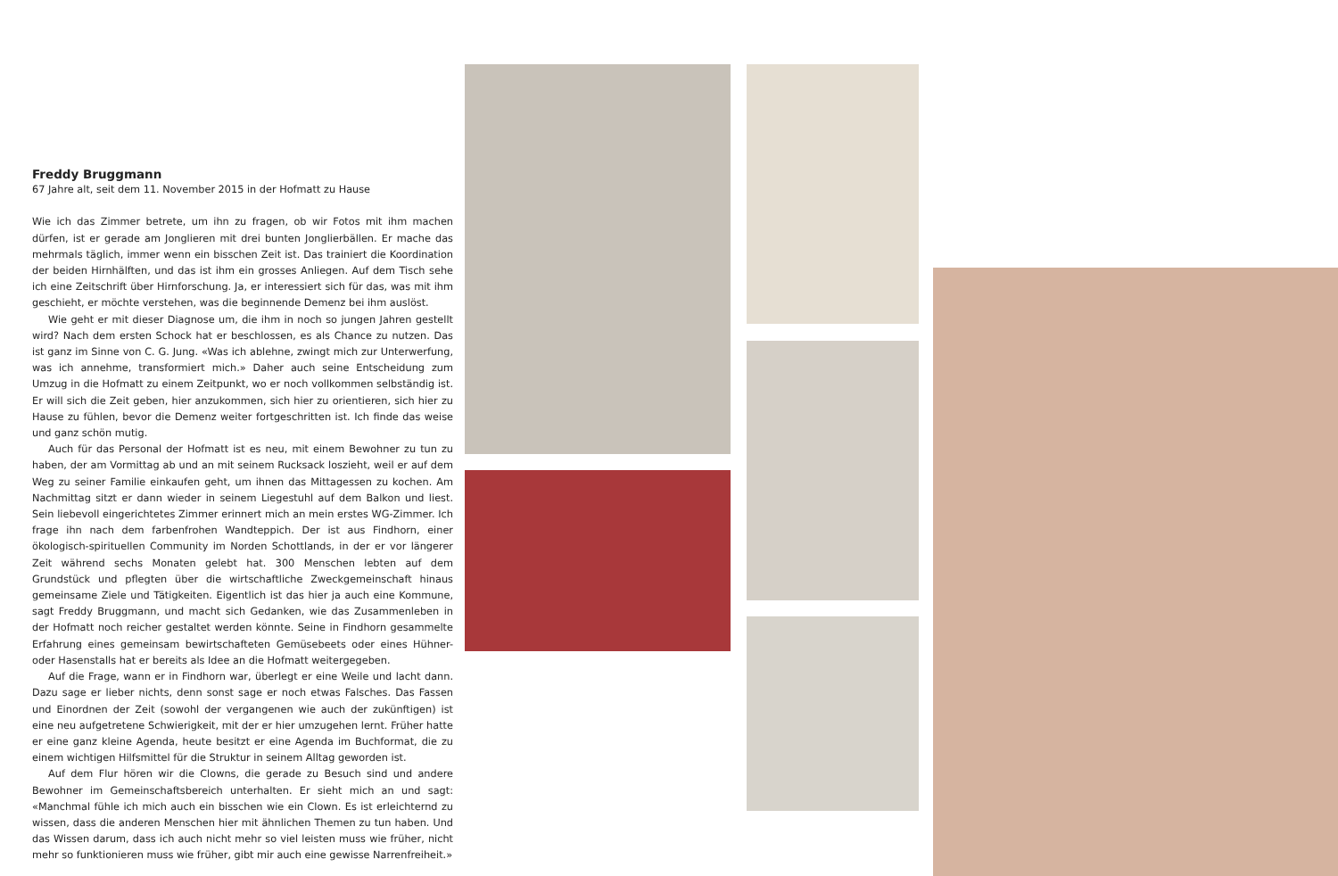Freddy Bruggmann
67 Jahre alt, seit dem 11. November 2015 in der Hofmatt zu Hause
Wie ich das Zimmer betrete, um ihn zu fragen, ob wir Fotos mit ihm machen dürfen, ist er gerade am Jonglieren mit drei bunten Jonglierbällen. Er mache das mehrmals täglich, immer wenn ein bisschen Zeit ist. Das trainiert die Koordination der beiden Hirnhälften, und das ist ihm ein grosses Anliegen. Auf dem Tisch sehe ich eine Zeitschrift über Hirnforschung. Ja, er interessiert sich für das, was mit ihm geschieht, er möchte verstehen, was die beginnende Demenz bei ihm auslöst.
Wie geht er mit dieser Diagnose um, die ihm in noch so jungen Jahren gestellt wird? Nach dem ersten Schock hat er beschlossen, es als Chance zu nutzen. Das ist ganz im Sinne von C. G. Jung. «Was ich ablehne, zwingt mich zur Unterwerfung, was ich annehme, transformiert mich.» Daher auch seine Entscheidung zum Umzug in die Hofmatt zu einem Zeitpunkt, wo er noch vollkommen selbständig ist. Er will sich die Zeit geben, hier anzukommen, sich hier zu orientieren, sich hier zu Hause zu fühlen, bevor die Demenz weiter fortgeschritten ist. Ich finde das weise und ganz schön mutig.
Auch für das Personal der Hofmatt ist es neu, mit einem Bewohner zu tun zu haben, der am Vormittag ab und an mit seinem Rucksack loszieht, weil er auf dem Weg zu seiner Familie einkaufen geht, um ihnen das Mittagessen zu kochen. Am Nachmittag sitzt er dann wieder in seinem Liegestuhl auf dem Balkon und liest. Sein liebevoll eingerichtetes Zimmer erinnert mich an mein erstes WG-Zimmer. Ich frage ihn nach dem farbenfrohen Wandteppich. Der ist aus Findhorn, einer ökologisch-spirituellen Community im Norden Schottlands, in der er vor längerer Zeit während sechs Monaten gelebt hat. 300 Menschen lebten auf dem Grundstück und pflegten über die wirtschaftliche Zweckgemeinschaft hinaus gemeinsame Ziele und Tätigkeiten. Eigentlich ist das hier ja auch eine Kommune, sagt Freddy Bruggmann, und macht sich Gedanken, wie das Zusammenleben in der Hofmatt noch reicher gestaltet werden könnte. Seine in Findhorn gesammelte Erfahrung eines gemeinsam bewirtschafteten Gemüsebeets oder eines Hühner- oder Hasenstalls hat er bereits als Idee an die Hofmatt weitergegeben.
Auf die Frage, wann er in Findhorn war, überlegt er eine Weile und lacht dann. Dazu sage er lieber nichts, denn sonst sage er noch etwas Falsches. Das Fassen und Einordnen der Zeit (sowohl der vergangenen wie auch der zukünftigen) ist eine neu aufgetretene Schwierigkeit, mit der er hier umzugehen lernt. Früher hatte er eine ganz kleine Agenda, heute besitzt er eine Agenda im Buchformat, die zu einem wichtigen Hilfsmittel für die Struktur in seinem Alltag geworden ist.
Auf dem Flur hören wir die Clowns, die gerade zu Besuch sind und andere Bewohner im Gemeinschaftsbereich unterhalten. Er sieht mich an und sagt: «Manchmal fühle ich mich auch ein bisschen wie ein Clown. Es ist erleichternd zu wissen, dass die anderen Menschen hier mit ähnlichen Themen zu tun haben. Und das Wissen darum, dass ich auch nicht mehr so viel leisten muss wie früher, nicht mehr so funktionieren muss wie früher, gibt mir auch eine gewisse Narrenfreiheit.»